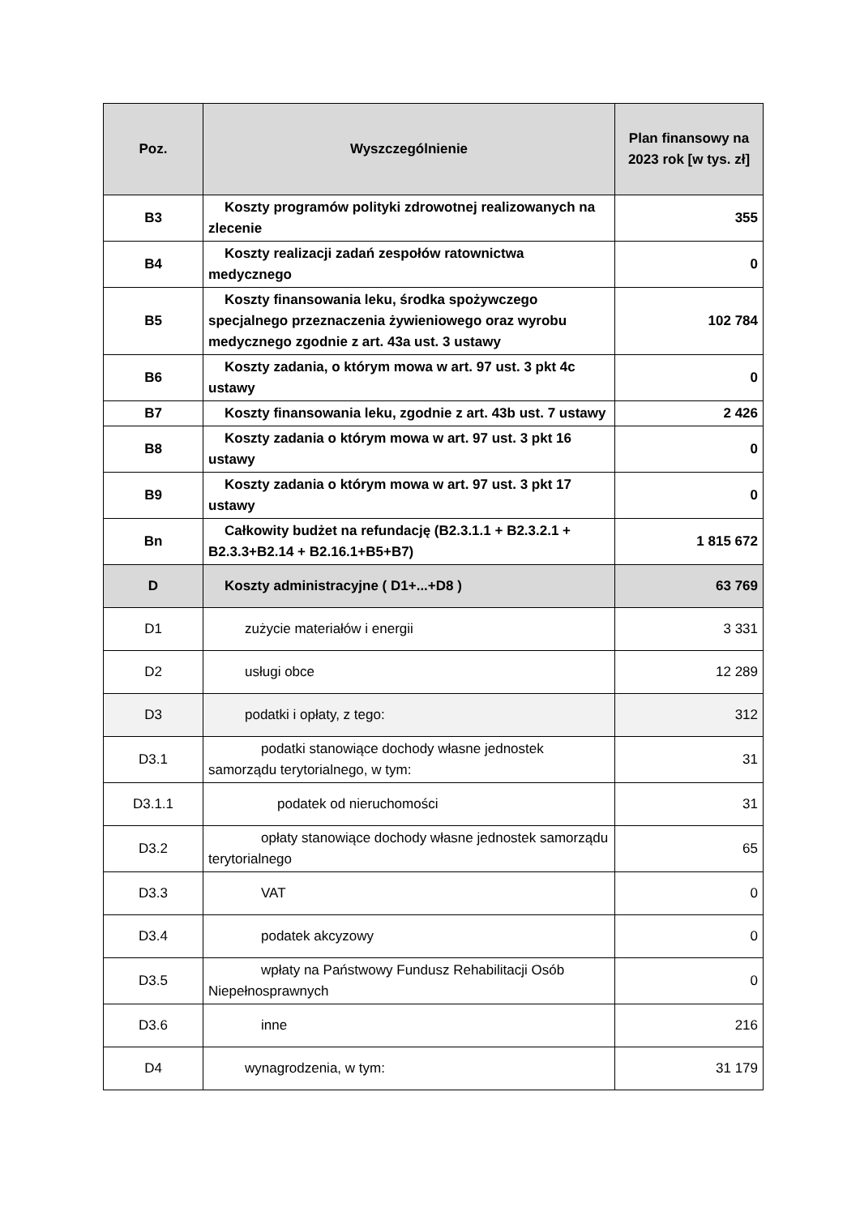| Poz. | Wyszczególnienie | Plan finansowy na 2023 rok [w tys. zł] |
| --- | --- | --- |
| B3 | Koszty programów polityki zdrowotnej realizowanych na zlecenie | 355 |
| B4 | Koszty realizacji zadań zespołów ratownictwa medycznego | 0 |
| B5 | Koszty finansowania leku, środka spożywczego specjalnego przeznaczenia żywieniowego oraz wyrobu medycznego zgodnie z art. 43a ust. 3 ustawy | 102 784 |
| B6 | Koszty zadania, o którym mowa w art. 97 ust. 3 pkt 4c ustawy | 0 |
| B7 | Koszty finansowania leku, zgodnie z art. 43b ust. 7 ustawy | 2 426 |
| B8 | Koszty zadania o którym mowa w art. 97 ust. 3 pkt 16 ustawy | 0 |
| B9 | Koszty zadania o którym mowa w art. 97 ust. 3 pkt 17 ustawy | 0 |
| Bn | Całkowity budżet na refundację (B2.3.1.1 + B2.3.2.1 + B2.3.3+B2.14 + B2.16.1+B5+B7) | 1 815 672 |
| D | Koszty administracyjne ( D1+...+D8 ) | 63 769 |
| D1 | zużycie materiałów i energii | 3 331 |
| D2 | usługi obce | 12 289 |
| D3 | podatki i opłaty, z tego: | 312 |
| D3.1 | podatki stanowiące dochody własne jednostek samorządu terytorialnego, w tym: | 31 |
| D3.1.1 | podatek od nieruchomości | 31 |
| D3.2 | opłaty stanowiące dochody własne jednostek samorządu terytorialnego | 65 |
| D3.3 | VAT | 0 |
| D3.4 | podatek akcyzowy | 0 |
| D3.5 | wpłaty na Państwowy Fundusz Rehabilitacji Osób Niepełnosprawnych | 0 |
| D3.6 | inne | 216 |
| D4 | wynagrodzenia, w tym: | 31 179 |